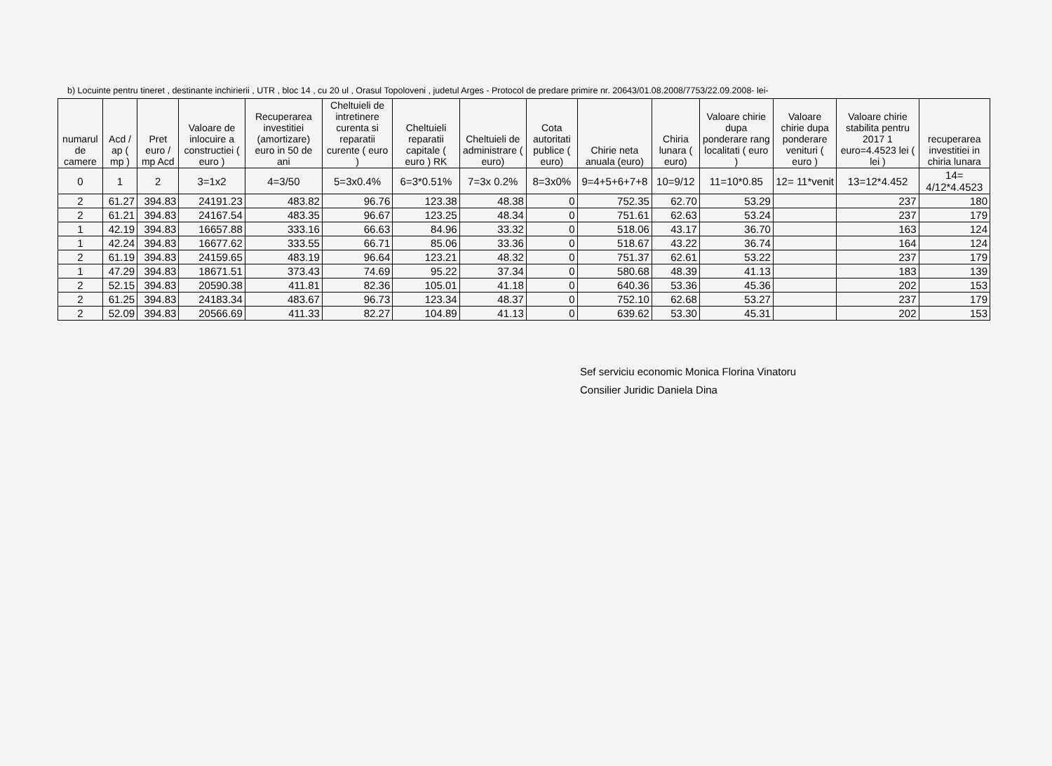b) Locuinte pentru tineret , destinante inchirierii , UTR , bloc 14 , cu 20 ul , Orasul Topoloveni , judetul Arges - Protocol de predare primire nr. 20643/01.08.2008/7753/22.09.2008- lei-
| numarul de camere | Acd / ap ( mp ) | Pret euro / mp Acd | Valoare de inlocuire a constructiei ( euro ) | Recuperarea investitiei (amortizare) euro in 50 de ani | Cheltuieli de intretinere curenta si reparatii curente ( euro ) | Cheltuieli reparatii capitale ( euro ) RK | Cheltuieli de administrare ( euro) | Cota autoritati publice ( euro) | Chirie neta anuala (euro) | Chiria lunara ( euro) | Valoare chirie dupa ponderare rang localitati ( euro ) | Valoare chirie dupa ponderare venituri ( euro ) | Valoare chirie stabilita pentru 2017 1 euro=4.4523 lei ( lei ) | recuperarea investitiei in chiria lunara |
| --- | --- | --- | --- | --- | --- | --- | --- | --- | --- | --- | --- | --- | --- | --- |
| 0 | 1 | 2 | 3=1x2 | 4=3/50 | 5=3x0.4% | 6=3*0.51% | 7=3x 0.2% | 8=3x0% | 9=4+5+6+7+8 | 10=9/12 | 11=10*0.85 | 12= 11*venit | 13=12*4.452 | 14= 4/12*4.4523 |
| 2 | 61.27 | 394.83 | 24191.23 | 483.82 | 96.76 | 123.38 | 48.38 | 0 | 752.35 | 62.70 | 53.29 | | 237 | 180 |
| 2 | 61.21 | 394.83 | 24167.54 | 483.35 | 96.67 | 123.25 | 48.34 | 0 | 751.61 | 62.63 | 53.24 | | 237 | 179 |
| 1 | 42.19 | 394.83 | 16657.88 | 333.16 | 66.63 | 84.96 | 33.32 | 0 | 518.06 | 43.17 | 36.70 | | 163 | 124 |
| 1 | 42.24 | 394.83 | 16677.62 | 333.55 | 66.71 | 85.06 | 33.36 | 0 | 518.67 | 43.22 | 36.74 | | 164 | 124 |
| 2 | 61.19 | 394.83 | 24159.65 | 483.19 | 96.64 | 123.21 | 48.32 | 0 | 751.37 | 62.61 | 53.22 | | 237 | 179 |
| 1 | 47.29 | 394.83 | 18671.51 | 373.43 | 74.69 | 95.22 | 37.34 | 0 | 580.68 | 48.39 | 41.13 | | 183 | 139 |
| 2 | 52.15 | 394.83 | 20590.38 | 411.81 | 82.36 | 105.01 | 41.18 | 0 | 640.36 | 53.36 | 45.36 | | 202 | 153 |
| 2 | 61.25 | 394.83 | 24183.34 | 483.67 | 96.73 | 123.34 | 48.37 | 0 | 752.10 | 62.68 | 53.27 | | 237 | 179 |
| 2 | 52.09 | 394.83 | 20566.69 | 411.33 | 82.27 | 104.89 | 41.13 | 0 | 639.62 | 53.30 | 45.31 | | 202 | 153 |
Sef serviciu economic Monica Florina Vinatoru
Consilier Juridic Daniela Dina